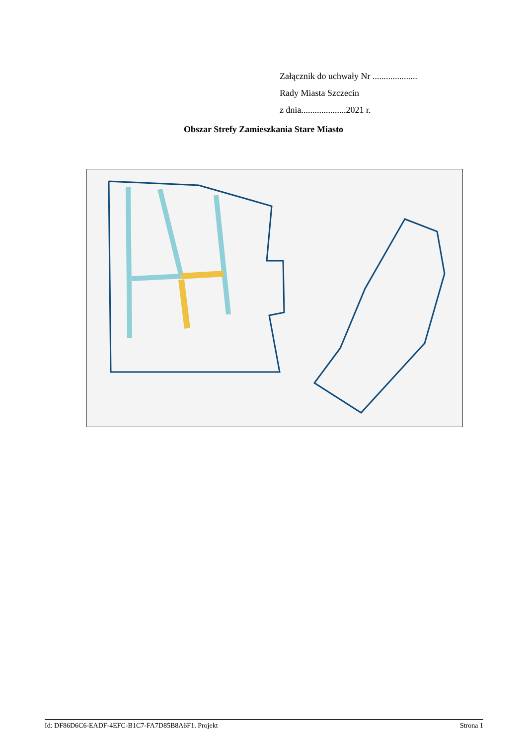Załącznik do uchwały Nr ....................
Rady Miasta Szczecin
z dnia....................2021 r.
Obszar Strefy Zamieszkania Stare Miasto
Id: DF86D6C6-EADF-4EFC-B1C7-FA7D85B8A6F1. Projekt Strona 1